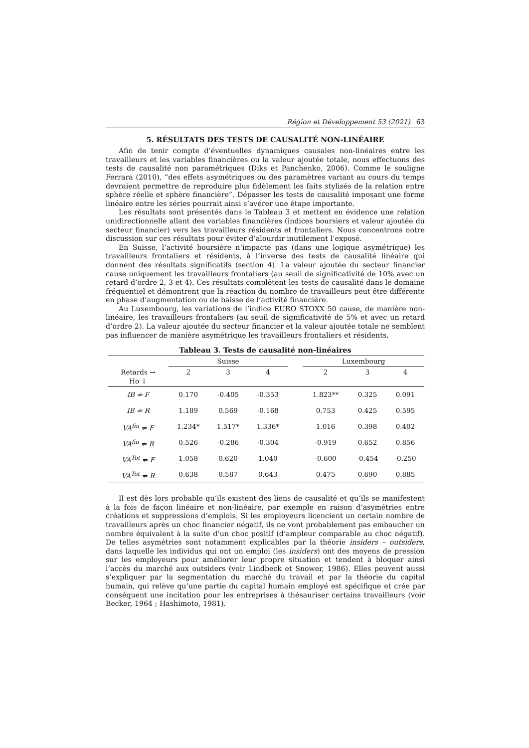Région et Développement 53 (2021) 63
5. RÉSULTATS DES TESTS DE CAUSALITÉ NON-LINÉAIRE
Afin de tenir compte d’éventuelles dynamiques causales non-linéaires entre les travailleurs et les variables financières ou la valeur ajoutée totale, nous effectuons des tests de causalité non paramétriques (Diks et Panchenko, 2006). Comme le souligne Ferrara (2010), “des effets asymétriques ou des paramètres variant au cours du temps devraient permettre de reproduire plus fidèlement les faits stylisés de la relation entre sphère réelle et sphère financière”. Dépasser les tests de causalité imposant une forme linéaire entre les séries pourrait ainsi s’avérer une étape importante.
Les résultats sont présentés dans le Tableau 3 et mettent en évidence une relation unidirectionnelle allant des variables financières (indices boursiers et valeur ajoutée du secteur financier) vers les travailleurs résidents et frontaliers. Nous concentrons notre discussion sur ces résultats pour éviter d’alourdir inutilement l’exposé.
En Suisse, l’activité boursière n’impacte pas (dans une logique asymétrique) les travailleurs frontaliers et résidents, à l’inverse des tests de causalité linéaire qui donnent des résultats significatifs (section 4). La valeur ajoutée du secteur financier cause uniquement les travailleurs frontaliers (au seuil de significativité de 10% avec un retard d’ordre 2, 3 et 4). Ces résultats complètent les tests de causalité dans le domaine fréquentiel et démontrent que la réaction du nombre de travailleurs peut être différente en phase d’augmentation ou de baisse de l’activité financière.
Au Luxembourg, les variations de l’indice EURO STOXX 50 cause, de manière non-linéaire, les travailleurs frontaliers (au seuil de significativité de 5% et avec un retard d’ordre 2). La valeur ajoutée du secteur financier et la valeur ajoutée totale ne semblent pas influencer de manière asymétrique les travailleurs frontaliers et résidents.
Tableau 3. Tests de causalité non-linéaires
| | Suisse | | | | Luxembourg | | |
| --- | --- | --- | --- | --- | --- | --- | --- |
| Retards → Ho ↓ | 2 | 3 | 4 | | 2 | 3 | 4 |
| IB ⇏ F | 0.170 | -0.405 | -0.353 | | 1.823** | 0.325 | 0.091 |
| IB ⇏ R | 1.189 | 0.569 | -0.168 | | 0.753 | 0.425 | 0.595 |
| VA<sup>fin</sup> ⇏ F | 1.234* | 1.517* | 1.336* | | 1.016 | 0.398 | 0.402 |
| VA<sup>fin</sup> ⇏ R | 0.526 | -0.286 | -0.304 | | -0.919 | 0.652 | 0.856 |
| VA<sup>Tot</sup> ⇏ F | 1.058 | 0.620 | 1.040 | | -0.600 | -0.454 | -0.250 |
| VA<sup>Tot</sup> ⇏ R | 0.638 | 0.587 | 0.643 | | 0.475 | 0.690 | 0.885 |
Il est dès lors probable qu’ils existent des liens de causalité et qu’ils se manifestent à la fois de façon linéaire et non-linéaire, par exemple en raison d’asymétries entre créations et suppressions d’emplois. Si les employeurs licencient un certain nombre de travailleurs après un choc financier négatif, ils ne vont probablement pas embaucher un nombre équivalent à la suite d’un choc positif (d’ampleur comparable au choc négatif). De telles asymétries sont notamment explicables par la théorie insiders – outsiders, dans laquelle les individus qui ont un emploi (les insiders) ont des moyens de pression sur les employeurs pour améliorer leur propre situation et tendent à bloquer ainsi l’accès du marché aux outsiders (voir Lindbeck et Snower, 1986). Elles peuvent aussi s’expliquer par la segmentation du marché du travail et par la théorie du capital humain, qui relève qu’une partie du capital humain employé est spécifique et crée par conséquent une incitation pour les entreprises à thésauriser certains travailleurs (voir Becker, 1964 ; Hashimoto, 1981).